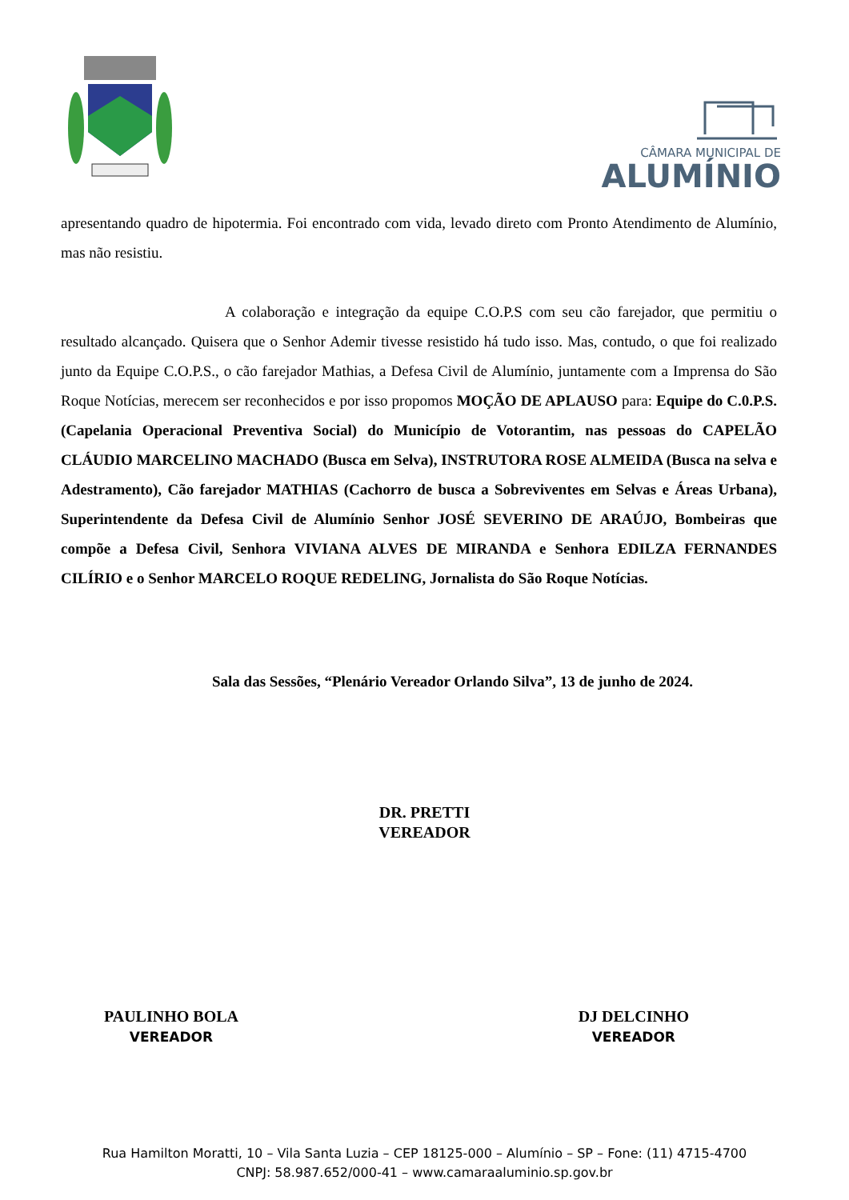CÂMARA MUNICIPAL DE
ALUMÍNIO
apresentando quadro de hipotermia. Foi encontrado com vida, levado direto com Pronto Atendimento de Alumínio, mas não resistiu.
A colaboração e integração da equipe C.O.P.S com seu cão farejador, que permitiu o resultado alcançado. Quisera que o Senhor Ademir tivesse resistido há tudo isso. Mas, contudo, o que foi realizado junto da Equipe C.O.P.S., o cão farejador Mathias, a Defesa Civil de Alumínio, juntamente com a Imprensa do São Roque Notícias, merecem ser reconhecidos e por isso propomos MOÇÃO DE APLAUSO para: Equipe do C.0.P.S. (Capelania Operacional Preventiva Social) do Município de Votorantim, nas pessoas do CAPELÃO CLÁUDIO MARCELINO MACHADO (Busca em Selva), INSTRUTORA ROSE ALMEIDA (Busca na selva e Adestramento), Cão farejador MATHIAS (Cachorro de busca a Sobreviventes em Selvas e Áreas Urbana), Superintendente da Defesa Civil de Alumínio Senhor JOSÉ SEVERINO DE ARAÚJO, Bombeiras que compõe a Defesa Civil, Senhora VIVIANA ALVES DE MIRANDA e Senhora EDILZA FERNANDES CILÍRIO e o Senhor MARCELO ROQUE REDELING, Jornalista do São Roque Notícias.
Sala das Sessões, “Plenário Vereador Orlando Silva”, 13 de junho de 2024.
DR. PRETTI
VEREADOR
PAULINHO BOLA
VEREADOR
DJ DELCINHO
VEREADOR
Rua Hamilton Moratti, 10 – Vila Santa Luzia – CEP 18125-000 – Alumínio – SP – Fone: (11) 4715-4700
CNPJ: 58.987.652/000-41 – www.camaraaluminio.sp.gov.br